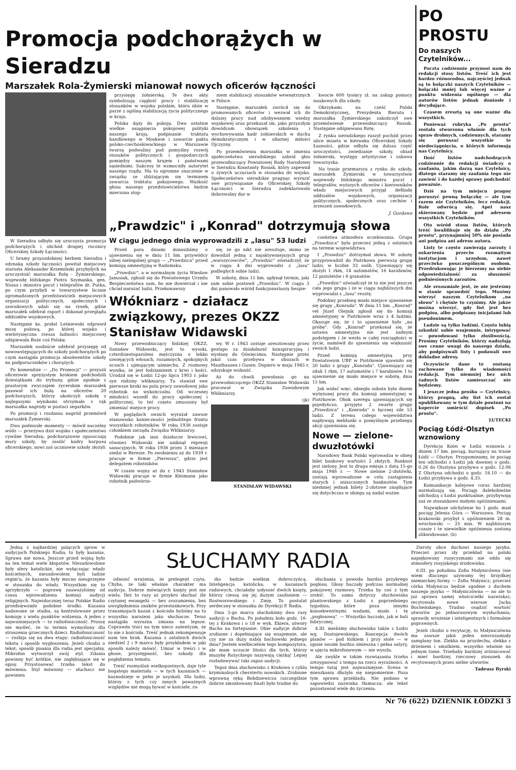Promocja podchorążych w Sieradzu
Marszałek Rola-Żymierski mianował nowych oficerów łączności
W Sieradzu odbyła się uroczysta promocja podchorążych i obchód drugiej rocznicy Oficerskiej Szkoły Łączności.
U bramy przyozdobioej herbem Sieradza i odznaką szkoły łączności powitał miejscowy starosta Aleksander Krzemiński przybyłych na uroczystość marszałka Rolę - Żymierskiego, wojewodę łódzkiego Piotra Szymanka, gen. Nossa i ministra poczt i telegrafów dr. Putka, po czym przybyli w towarzystwie licznie zgromadzonych przedstawicieli miejscowych organizacji politycznych, społecznych i zawodowych udali się na rynek, gdzie marszałek odebrał raport i dokonał przeglądu oddziałów wojskowych.
Następnie ks. prałat Leśniewski odprawił mszę polową, po której wojsko i wielotysięczna rzesza ludności miejscowej odśpiewała Boże coś Polskę.
Marszałek osobiście odebrał przysięgę od nowowstępujących do szkoły podchorążych po czym nastąpiła promocja absolwentów szkoły na podporuczników i chorążych.
Po komendzie — „Do Promocji" — przyszli oficerowie sprężystym krokiem podchodzili dziesiątkami do trybuny, gdzie zgodnie z prastarym zwyczajem rycerskim marszałek pasował ich bułą na oficerów. 20 podchorążych, którzy ukończyli szkołę z najlepszymi wynikami otrzymało z rąk marszałka nagrody w postaci zegarków.
Po promocji i rozdaniu nagród przemówił marszałek Żymierski.
Dwa podniosłe momenty — mówił naczelny wódz — przeżywa dziś wojsko i społeczeństwo cywilne Sieradza; podchorążowie opuszczają mury szkoły, by zasilić kadry karpusu oficerskiego, nowi zaś uczniowie szkoły złożyli
przysięgę żołnierską. Te dwa akty symbolizują ciągłość pracy i stabilizację stosunków w wojsku polskim, która idzie w parze z ogólną stabilizacją życia politycznego w kraju.
Polska dąży do pokoju. Dwa ostatnie wielkie osiągnięcia pokojowej polityki naszego kraju, podpisanie traktatu handlowego w Moskwie i zawarcie paktu polsko-czechosłowackiego w Warszawie tworzą podwaliny pod pomyślny rozwój stosuków politycznych i gospodarczych pomiędzy naszym krajem i państwami sąsiednimi. Sukcesy te wzmocniły autorytet naszego rządu. Ma to ogromne znaczenie w związku ze zbliżającym się terminem zawarcia traktatu pokojowego. Ważkość głosu naszego przedstawicielstwa będzie mierzona stop-
niem stabilizacji stosunków wewnętrznych w Polsce.
Następnie, marszałek zwrócił się do promowanych oficerów i wezwał ich do dalszej pracy nad zdobywaniem wiedzy wojskowej oraz przekazał im, jako przyszłym dowódcom obowiązek szkolenia i wychowywania kadr żołnierskich w duchu demokratycznym i w ofiarnej miłości Ojczyzny.
Po przemówieniu marszałka w imieniu społeczeństwa sieradzkiego zabrał głos przewodniczący Powiatowej Rady Narodowej w Sieradzu Konstanty Rosiak, który zapewnił o żywych uczuciach w stosunku do wojska. Społeczeństwo sieradzkie pragnąc wyrazić swe przywiązanie do Oficerskiej Szkoły Łączności w Sieradzu zadeklarowało dobrowolny dar w
kwocie 600 tysięcy zł. na zakup pomocy naukowych dla szkoły.
Okrzykami na cześć Polski Demokratycznej, Prezydenta Bieruta i marszałka Żymierskiego zakończył swe przemówienie przewodniczący Rosiak. Następnie odśpiewano Rotę.
Z rynku sieradzkiego ruszył pochód przez ulice miasta w kierunku Oficerskiej Szkoły Łazności, gdzie odbyła się dalsza część uroczystości, zwiedzanie szkoły, obiad żołnierski, występy artystyczne i zabawa towarzyska.
Na trasie przemarszu z rynku do szkoły, marszałek Żymierski w towarzystwie wojewody łódzkiego ministra poczt i telegrafów, wyższych oficerów i kierowników władz miejscowych przyjął defiladę oddziałów wojskowych, organizacji politycznych, społecznych oraz cechów i zrzeszeń zawodowych.
J. Gozdawa
„Prawdzic" i „Konrad" dotrzymują słowa
W ciągu jednego dnia wyprowadzili z „lasu" 53 ludzi
Przed paru dniami donosiliśmy o ujawnieniu się w dniu 11 bm. przywódcy silnej nielegalnej grupy — „Prawdzica" przed komisją amnestyjną w Radomsku.
„Prawdzic", a w normalnym życiu Wiesław Janusiak, zgłosił się do Powiatowego Urzędu Bezpieczeństwa sam, bo nie dowierzał i nie chciał narażać ludzi. Przekonawszy
się, że go nikt nie aresztuje, mimo że dowodził jedną z najaktywniejszych grup „warszycowców", „Prawdzic" oświadczył, że w ciągu 4 dni wyprowadzi z „lasu" podległych sobie ludzi.
W sobotę, dnia 15 bm. upłynął termin, jaki sam sobie postawił „Prawdzic". W ciągu 3 dni panowała wśród funkcjonariuszy bezpie-
Włókniarz - działacz związkowy, prezes OKZZ Stanisław Widawski
Nowy przewodniczący łódzkiej OKZZ, Sanisław Widawski, jest to wysoki, czterdziestoparoleni mężczyzna o lekko siwiejących włosach, rozumnych, spokojnych oczach i ujmującym uśmiechu. Z rozmowy wynika, że jest łodzianinem z krwi i kości. Urodził się w Łodzi 12-go lipca 1903 r. jako syn rodziny włókniarzy. Tu stawiał swe pierwsze kroki na polu pracy zawodowej jako robotnik na wykończalni. Od wczesnej młodości wszedł do pracy społecznej i politycznej, to też często zmuszony był zmieniać miejsce pracy.
W poglądach swoich wyrażał zawsze stanowisko konieczności jednolitego frontu wszystkich robotników. W roku 1936 zostaje członkiem zarządu Związku Włókniarzy.
Podobnie jak inni działacze lewicowi, również Widawski nie uniknął represji sanacyjnych. W roku 1936 przez 3 miesiące siedzi w Berezie. Po zwolnieniu aż do 1939 r. pracuje w firmie „Pierwsza", gdzie jest delegatem robotników.
W czasie wojny aż do r. 1943 Stanisław Widawski pracuje w firmie Kleimann jako robotnik podwórzo-
wy. W r. 1943 zostaje aresztowany przez gestapo za działalność konspiracyjną i wysłany do Oświęcimia. Następnie przez jakiś czas przebywa w obozach w Mauthausen i Gusen. Dopiero w maju 1945 r. odzyskuje wolność.
Aż do chwili powołania go na przewodniczącego OKZZ Stanisław Widawski pracował w Związku Zawodowym Włókniarzy.
(jk)
STANISŁAW WIDAWSKI
czeństwa atmosfera oczekiwania. Grupa „Prawdzica" była przecież jedną z ostatnich na terenie województwa.
I „Prawdzic" dotrzymał słowa. W sobotę przyprowadził do Piotrkowa pierwszą grupę ludzi, w liczbie 33 osób. Ujawniający się złożyli 1 rkm, 14 automatów, 16 karabinów, 12 pistoletów i 6 granatów.
„Prawdzic" oświadczył że to nie jest jeszcze cała jego grupa i że w ciągu najbliższych dni wyprowadzi z „lasu" resztę.
Podobny przebieg miało miejsce ujawnienie się grupy „Konrada". W dniu 11 bm. „Konrad" vel Józef Olejnik zgłosił się do komisji amnestyjnej w Piotrkowie wraz z 4 ludźmi. Okazuje się, że i to ujawnienie było „na próbę". Gdy „Konrad" przekonał się, że ustawa amnestyjna nie jest żadnym podstępem i że wezła w całej rozciągłości w życie, namówił do ujawnienia się większość swoich ludzi.
Przed komisją amnestyjną przy Powiatowym UBP w Piotrkowie ujawniło się 20 ludzi z grupy „Konrada". Ujawniający się zdali 1 rkm, 17 automatów i 7 karabinów. I to ujawnienie się miało miejsce w sobotę, dnia 15 bm.
Jak widać więc, ubiegła sobota była dniem wytężonej pracy dla komisji amnestyjnej w Piotrkowie. Obok szeregu ujawniających się pojedyńczo, przyjęto 2 zwarte grupy „Prawdzica" i „Konrada" o łącznej sile 53 ludzi. Z terenu całego województwa napływają meldunki o pomyślnym przebiegu akcji ujawniania się.
Nowe — zielone-dwuzłotówki
Narodowy Bank Polski wprowadza w obieg bilet bankowy wartości 2 złotych. Banknot jest zielony. Jest to druga emisja z datą 15-go maja 1946 r. — Nowe zielone 2-złotówki, zostają wprowadzone w celu zastąpienia starych i zniszczonych banknotów. Tym niemniej jednak bilety 2-złotowe znajdujące się dotychczas w obiegu są nadal ważne.
PO PROSTU
Do naszych Czytelników...
Poczta codziennie przynosi nam do redakcji stosy listów. Treść ich jest bardzo różnorodna, najczęściej jednak są to bolączki naszych Czytelników — bolączki mniej lub więcej ważne z punktu widzenia ogólnego — dla autorów listów jednak doniosłe i decydujące.
Czasem zresztą są one ważne dla wszystkich.
Ponieważ rubryka „Po prostu" została stworzona właśnie dla tych spraw drobnych, codziennych, staramy się poruszać wszystkie te niedociągnięcia, o których informują nas Czytelnicy.
Ilość listów nadchodzących codziennie do redakcji świadczy o zaufaniu, jakim darzą nas Czytelnicy, dlatego staramy się zaufania tego nie zawieść i do każdej sprawy podchodzić poważnie.
Dziś na tym miejscu pragnę poruszyć pewną bolączkę — ale tym razem nie Czytelników, lecz redakcji. Role odwrócą się. Apel nasz skierowany będzie pod adresem wszystkich Czytelników.
Oto wśród stosu listów, których treść kwalifikuje się do działu „Po prostu", przynajmniej 50% nie posiada ani podpisu ani adresu autora.
Listy te często zawierają zarzuty i oskarżenia przeciw rozmaitym instytucjom i urzędom, nawet przeciwko poszczególnym osobom. Przedrukowując je bierzemy na siebie odpowiedzialność za słuszność podniesionych zarzutów.
Ale zrozumiałe jest, że nie jesteśmy w stanie sprawdzić tego. Musimy wierzyć naszym Czytelnikom „na słowo" i chętnie to czynimy. Ale jakże można wierzyć, gdy list jest bez podpisu, albo podpisany inicjałami lub pseudonimem.
Ludzie są tylko ludźmi. Często lubią szkodzić sobie wzajemnie, intrygować — powodowani tylko złośliwością. Prosimy Czytelników, którzy nadsyłają swe cenne uwagi do naszego działu, aby podpisywali listy i podawali swe dokładne adresy.
Oczywiście dane te zostaną zachowane tylko do wiadomości redakcji. Tym niemniej bez nich żadnych listów zamieszczać nie będziemy.
I jeszcze jedna prośba — Czytelnicy, którzy pragną, aby list ich został opublikowany w tym dziale powinni na kopercie umieścić dopisek „Po prostu".
LUTECKI
Pociąg Łódź-Olsztyn wznowiony
Dyrekcja Kolei w Łodzi wznawia z dniem 17 bm. pociąg, kursujący na trasie Łódź — Olsztyn. Przypominamy, że pociąg ten odchodzi z Łodzi jak dawniej o godz. 0.26 do Olsztyna przybywa o godz. 12.06 Z Olsztyna odchodzi o godz. 16.10 — do Łodzi przybywa o godz. 4.35.
Komunikacje kolejowe coraz bardziej normalizują się. Pociągi dalekobieżne odchodzą z Łodzi punktualnie, przybywają zaś ze stosunkowo małymi opóźnieniami.
Największe odchylenie bo 1 godz. miał pociąg Jelenia Góra — Warszawa. Pociąg krakowski przybył z opóźnieniem 28 m. wrocławski — 25 min. W najbliższym czasie i te niewielkie opóźnienia zostaną zlikwidowane. (h)
Jedną z najbardziej palących spraw w audycjach Polskiego Radia, to były kazania. Sprawa nie nowa. Jeszcze przed wojną było na ten temat wiele kłopotów. Niezadowolone były sfery katolickie, nie wyłączając władz kościelnych, niezadowoleni byli ludzie regim'u, że kazania były mocno nieuprzejme w stosunku do władz. Wszystkim się to sprzykrzyło — poprawę zauważyliśmy od czasu wprowadzenia komisji audycji religijnych. Najwidoczniej teraz Polskie Radio przedsięwzięło podobne środki. Kazania nadawane ze studia, są kontrolowane przez komisję z wielu punktów widzenia. A jeden z najważniejszych — to radiofoniczność. Proszę nie myśleć, że to termin wymyślony dla straszenia grzecznych dzieci. Radiofoniczność — rozbija się na dwa etapy: radiofoniczność tekstu i sposób wygłoszenia. Jeżeli chodzi o tekst, sposób pisania dla radia jest specjalny. Mikrofon wytworzył swój styl. Zdania powinny być krótkie, nie zagłębiające się w opisy. Przystosować trzeba tekst do mówienia. Styl mówiony — słuchacz nie powinien
SŁUCHAMY RADIA
odnosić wrażenia, że prelegent czyta. Chyba, że taki właśnie charakter ma audycja. Dobrze mówiących księży jest nie wielu. Ileż to razy aż przykro słuchać źle czytanej ewangelii — bez zrozumienia, bez uwzględnienia znaków przestankowych. Przy transmisjach kazań z kościoła byliśmy na to wszystko narażeni jako słuchacze. Teraz nastąpiła wyraźna zmiana na lepsze. Coprawda traci na tym nieco autentyzm, że to nie z kościoła. Treść jednak rekompensuje nam ten brak. Kazania z ostatnich dwóch niedziel 2 i 9 marca były przykładem w jaki sposób należy mówić. Umiar w treści i w głosie, przystępność, bez szkody dla pogłębienia tematu.
Treść rozmyślań wielkopostnych, daje tyle bogatego materiału — w tych kazaniach — kaznodzieje w pełni je uzyskali. Dla ludzi, którzy z tych czy innych poważnych względów nie mogą bywać w kościele, ra-
dio będzie wielkim dobroczyńcą. Inteligencja katolicka, w kazaniach radiowych, chciałaby usłyszeć dwóch księży, którzy cieszą się jej dużym zaufaniem — Rostworowskiego i Zieję. To postulat serdeczny w stosunku do Dyrekcji P. Radia.
Dnia 3-go marca słuchaliśmy dwa razy audycji o Bachu. Po południu koło godz. 16-tej z Krakowa i o 18 w wyk. Ekiera, utwory Bacha na fortepianie. Obie audycje dobrze zrobione i dopełniające się wzajemnie, ale czy nie za duży nabój bachowski jednego dnia? Jestem wielbicielem tego kompozytora, ale mam uczucie litości dla tych, którzy muzykę Rożyckiego nazywają ciężką! Lepiej rozładowywać taki zapas audycji.
Tegoż dnia słuchowisko z Krakowa z cyklu kryminalnych chersterto nowskich. Zrobione wprawną ręką Bohdziewicza (szczególnie dobrze zmontowany finał) było trudne do
słuchania z powodu bardzo przykrego pogłosu. Głosy huczały podczas normalnej pokojowej rozmowy. Trzeba by coś z tym zrobić. To samo dotyczy słuchowiska plantowskiego z Łodzi z poprzedniego tygodnia, które poza innymi konsekwentnymi wadami, miało i tę „pogłosową". — Wszystko huczało, jak w hali fabrycznej.
4.III. mieliśmy słuchowisko także z Łodzi wg. Dostojewskiego. Koncepcja dwóch planów — pod łóżkiem i przy stole — w opisie swoim bardzo śmieszna i pełna satyry, w ujęciu mikrofonowym — nie wyszła.
Ale zwykle w takim rozwiązaniu trzeba zrezygnować z tempa na rzecz wyraźności. A tempo tutaj jest najważniejsze. Scena w mieszkaniu dłużyła się niepomiernie. Poza tym sprawa przekładu. Nie podano w zapowiedzi nazwiska tłumacza; ale tekst pozostawiał wiele do życzenia.
Zwroty obce duchowi naszego języka. Przecież przez zły przekład na polski napiękowany rusycyzmami nie odda się atmosfery rosyjskiego środowiska.
6.III. po południu Zofia Małynicówna (nie wiem dlaczego używamy tej brzydkiej niemieckiej formy — Zofia Małynicz; przecież córka Małynicza będzie zgodnie z duchem naszego języka — Małyniczówna — no ale to już sprawa samej właścicielki nazwiska); recytowała nowe wiersze Jacka Bocheńskiego. Trudno osądzić wartość utworów po jednorazowym wysłuchaniu; sprawiły wrażenie i inteligentnych i formalnie poprawnych.
Jeżeli chodzi o recytację, to Małyniczówna ma zawsze jakiś jeden niezrozumiały zamglony ton. Zlekka na przydechu, zlekka z drżeniem i smutkiem, wszystko właśnie na jednym tonie. Trzebaby bardziej zróżnicować i mieć bardziej rzeczowy stosunek do recytowanych przez siebie utworów.
Tadeusz Byrski
Nr 76 (622) DZIENNIK ŁÓDZKI 3